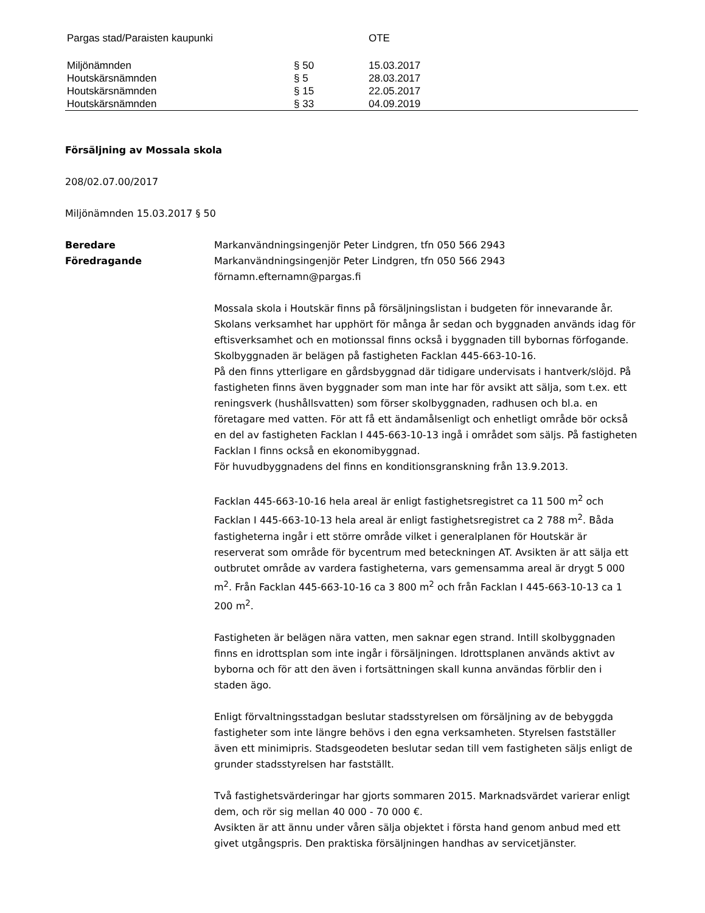| Pargas stad/Paraisten kaupunki | | OTE |
| Miljönämnden | § 50 | 15.03.2017 |
| Houtskärsnämnden | § 5 | 28.03.2017 |
| Houtskärsnämnden | § 15 | 22.05.2017 |
| Houtskärsnämnden | § 33 | 04.09.2019 |
Försäljning av Mossala skola
208/02.07.00/2017
Miljönämnden 15.03.2017 § 50
Beredare Markanvändningsingenjör Peter Lindgren, tfn 050 566 2943
Föredragande Markanvändningsingenjör Peter Lindgren, tfn 050 566 2943
förnamn.efternamn@pargas.fi
Mossala skola i Houtskär finns på försäljningslistan i budgeten för innevarande år. Skolans verksamhet har upphört för många år sedan och byggnaden används idag för eftisverksamhet och en motionssal finns också i byggnaden till bybornas förfogande. Skolbyggnaden är belägen på fastigheten Facklan 445-663-10-16.
På den finns ytterligare en gårdsbyggnad där tidigare undervisats i hantverk/slöjd. På fastigheten finns även byggnader som man inte har för avsikt att sälja, som t.ex. ett reningsverk (hushållsvatten) som förser skolbyggnaden, radhusen och bl.a. en företagare med vatten. För att få ett ändamålsenligt och enhetligt område bör också en del av fastigheten Facklan I 445-663-10-13 ingå i området som säljs. På fastigheten Facklan I finns också en ekonomibyggnad.
För huvudbyggnadens del finns en konditionsgranskning från 13.9.2013.
Facklan 445-663-10-16 hela areal är enligt fastighetsregistret ca 11 500 m<sup>2</sup> och Facklan I 445-663-10-13 hela areal är enligt fastighetsregistret ca 2 788 m<sup>2</sup>. Båda fastigheterna ingår i ett större område vilket i generalplanen för Houtskär är reserverat som område för bycentrum med beteckningen AT. Avsikten är att sälja ett outbrutet område av vardera fastigheterna, vars gemensamma areal är drygt 5 000 m<sup>2</sup>. Från Facklan 445-663-10-16 ca 3 800 m<sup>2</sup> och från Facklan I 445-663-10-13 ca 1 200 m<sup>2</sup>.
Fastigheten är belägen nära vatten, men saknar egen strand. Intill skolbyggnaden finns en idrottsplan som inte ingår i försäljningen. Idrottsplanen används aktivt av byborna och för att den även i fortsättningen skall kunna användas förblir den i staden ägo.
Enligt förvaltningsstadgan beslutar stadsstyrelsen om försäljning av de bebyggda fastigheter som inte längre behövs i den egna verksamheten. Styrelsen fastställer även ett minimipris. Stadsgeodeten beslutar sedan till vem fastigheten säljs enligt de grunder stadsstyrelsen har fastställt.
Två fastighetsvärderingar har gjorts sommaren 2015. Marknadsvärdet varierar enligt dem, och rör sig mellan 40 000 - 70 000 €.
Avsikten är att ännu under våren sälja objektet i första hand genom anbud med ett givet utgångspris. Den praktiska försäljningen handhas av servicetjänster.